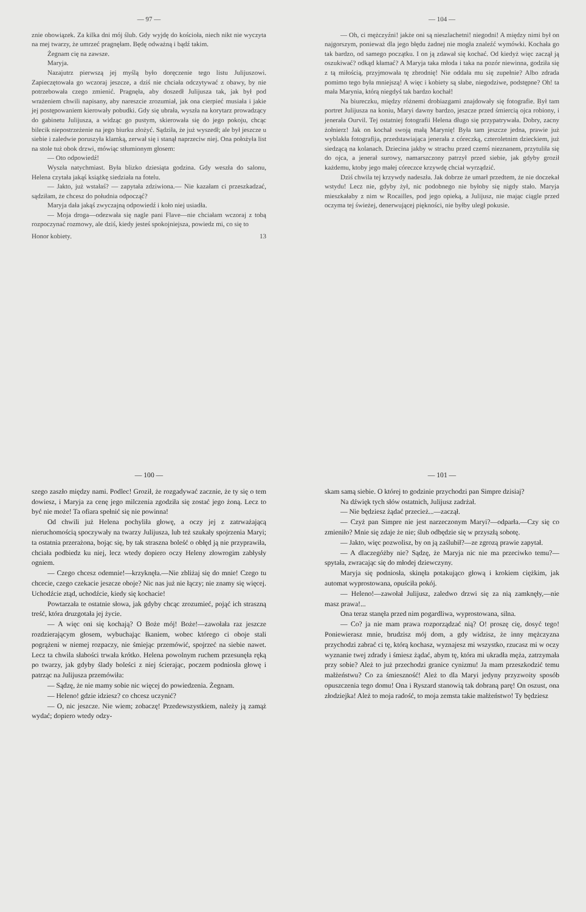— 97 —
znie obowiązek. Za kilka dni mój ślub. Gdy wyjdę do kościoła, niech nikt nie wyczyta na mej twarzy, że umrzeć pragnęłam. Będę odważną i bądź takim.
Żegnam cię na zawsze.
Maryja.
Nazajutrz pierwszą jej myślą było doręczenie tego listu Julijuszowi. Zapieczętowała go wczoraj jeszcze, a dziś nie chciała odczytywać z obawy, by nie potrzebowała czego zmienić. Pragnęła, aby doszedł Julijusza tak, jak był pod wrażeniem chwili napisany, aby nareszcie zrozumiał, jak ona cierpieć musiała i jakie jej postępowaniem kierowały pobudki. Gdy się ubrała, wyszła na korytarz prowadzący do gabinetu Julijusza, a widząc go pustym, skierowała się do jego pokoju, chcąc bilecik niepostrzeżenie na jego biurku złożyć. Sądziła, że już wyszedł; ale był jeszcze u siebie i zaledwie poruszyła klamką, zerwał się i stanął naprzeciw niej. Ona położyła list na stole tuż obok drzwi, mówiąc stłumionym głosem:
— Oto odpowiedź!
Wyszła natychmiast. Była blizko dziesiąta godzina. Gdy weszła do salonu, Helena czytała jakąś książkę siedziała na fotelu.
— Jakto, już wstałaś? — zapytała zdziwiona.— Nie kazałam ci przeszkadzać, sądziłam, że chcesz do południa odpocząć?
Maryja dała jakąś zwyczajną odpowiedź i koło niej usiadła.
— Moja droga—odezwała się nagle pani Flave—nie chciałam wczoraj z tobą rozpoczynać rozmowy, ale dziś, kiedy jesteś spokojniejsza, powiedz mi, co się to
Honor kobiety. 13
— 104 —
— Oh, ci mężczyźni! jakże oni są nieszlachetni! niegodni! A między nimi był on najgorszym, ponieważ dla jego błędu żadnej nie mogła znaleźć wymówki. Kochała go tak bardzo, od samego początku. I on ją zdawał się kochać. Od kiedyż więc zaczął ją oszukiwać? odkąd kłamać? A Maryja taka młoda i taka na pozór niewinna, godziła się z tą miłością, przyjmowała tę zbrodnię! Nie oddała mu się zupełnie? Albo zdrada pomimo tego była mniejszą! A więc i kobiety są słabe, niegodziwe, podstępne? Oh! ta mała Marynia, którą niegdyś tak bardzo kochał!
Na biureczku, między różnemi drobiazgami znajdowały się fotografie. Był tam portret Julijusza na koniu, Maryi dawny bardzo, jeszcze przed śmiercią ojca robiony, i jenerała Ourvil. Tej ostatniej fotografii Helena długo się przypatrywała. Dobry, zacny żołnierz! Jak on kochał swoją małą Marynię! Była tam jeszcze jedna, prawie już wyblakła fotografija, przedstawiająca jenerała z córeczką, czteroletnim dzieckiem, już siedzącą na kolanach. Dziecina jakby w strachu przed czemś nieznanem, przytuliła się do ojca, a jenerał surowy, namarszczony patrzył przed siebie, jak gdyby groził każdemu, ktoby jego małej córeczce krzywdę chciał wyrządzić.
Dziś chwila tej krzywdy nadeszła. Jak dobrze że umarł przedtem, że nie doczekał wstydu! Lecz nie, gdyby żył, nic podobnego nie byłoby się nigdy stało. Maryja mieszkałaby z nim w Rocailles, pod jego opieką, a Julijusz, nie mając ciągle przed oczyma tej świeżej, denerwującej piękności, nie byłby uległ pokusie.
— 100 —
szego zaszło między nami. Podlec! Groził, że rozgadywać zacznie, że ty się o tem dowiesz, i Maryja za cenę jego milczenia zgodziła się zostać jego żoną. Lecz to być nie może! Ta ofiara spełnić się nie powinna!
Od chwili już Helena pochyliła głowę, a oczy jej z zatrważającą nieruchomością spoczywały na twarzy Julijusza, lub też szukały spojrzenia Maryi; ta ostatnia przerażona, bojąc się, by tak straszna boleść o obłęd ją nie przyprawiła, chciała podbiedz ku niej, lecz wtedy dopiero oczy Heleny złowrogim zabłysły ogniem.
— Czego chcesz odemnie!—krzyknęła.—Nie zbliżaj się do mnie! Czego tu chcecie, czego czekacie jeszcze oboje? Nic nas już nie łączy; nie znamy się więcej. Uchodźcie ztąd, uchodźcie, kiedy się kochacie!
Powtarzała te ostatnie słowa, jak gdyby chcąc zrozumieć, pojąć ich straszną treść, która druzgotała jej życie.
— A więc oni się kochają? O Boże mój! Boże!—zawołała raz jeszcze rozdzierającym głosem, wybuchając łkaniem, wobec którego ci oboje stali pogrążeni w niemej rozpaczy, nie śmiejąc przemówić, spojrzeć na siebie nawet. Lecz ta chwila słabości trwała krótko. Helena powolnym ruchem przesunęła ręką po twarzy, jak gdyby ślady boleści z niej ścierając, poczem podniosła głowę i patrząc na Julijusza przemówiła:
— Sądzę, że nie mamy sobie nic więcej do powiedzenia. Żegnam.
— Heleno! gdzie idziesz? co chcesz uczynić?
— O, nic jeszcze. Nie wiem; zobaczę! Przedewszystkiem, należy ją zamąż wydać; dopiero wtedy odzy-
— 101 —
skam samą siebie. O której to godzinie przychodzi pan Simpre dzisiaj?
Na dźwięk tych słów ostatnich, Julijusz zadrżał.
— Nie będziesz żądać przecież...—zaczął.
— Czyż pan Simpre nie jest narzeczonym Maryi?—odparła.—Czy się co zmieniło? Mnie się zdaje że nie; ślub odbędzie się w przyszłą sobotę.
— Jakto, więc pozwolisz, by on ją zaślubił?—ze zgrozą prawie zapytał.
— A dlaczegóżby nie? Sądzę, że Maryja nic nie ma przeciwko temu?—spytała, zwracając się do młodej dziewczyny.
Maryja się podniosła, skinęła potakująco głową i krokiem ciężkim, jak automat wyprostowana, opuściła pokój.
— Heleno!—zawołał Julijusz, zaledwo drzwi się za nią zamknęły,—nie masz prawa!...
Ona teraz stanęła przed nim pogardliwa, wyprostowana, silna.
— Co? ja nie mam prawa rozporządzać nią? O! proszę cię, dosyć tego! Poniewierasz mnie, brudzisz mój dom, a gdy widzisz, że inny mężczyzna przychodzi zabrać ci tę, którą kochasz, wyznajesz mi wszystko, rzucasz mi w oczy wyznanie twej zdrady i śmiesz żądać, abym tę, która mi ukradła męża, zatrzymała przy sobie? Ależ to już przechodzi granice cynizmu! Ja mam przeszkodzić temu małżeństwu? Co za śmieszność! Ależ to dla Maryi jedyny przyzwoity sposób opuszczenia tego domu! Ona i Ryszard stanowią tak dobraną parę! On oszust, ona złodziejka! Ależ to moja radość, to moja zemsta takie małżeństwo! Ty będziesz